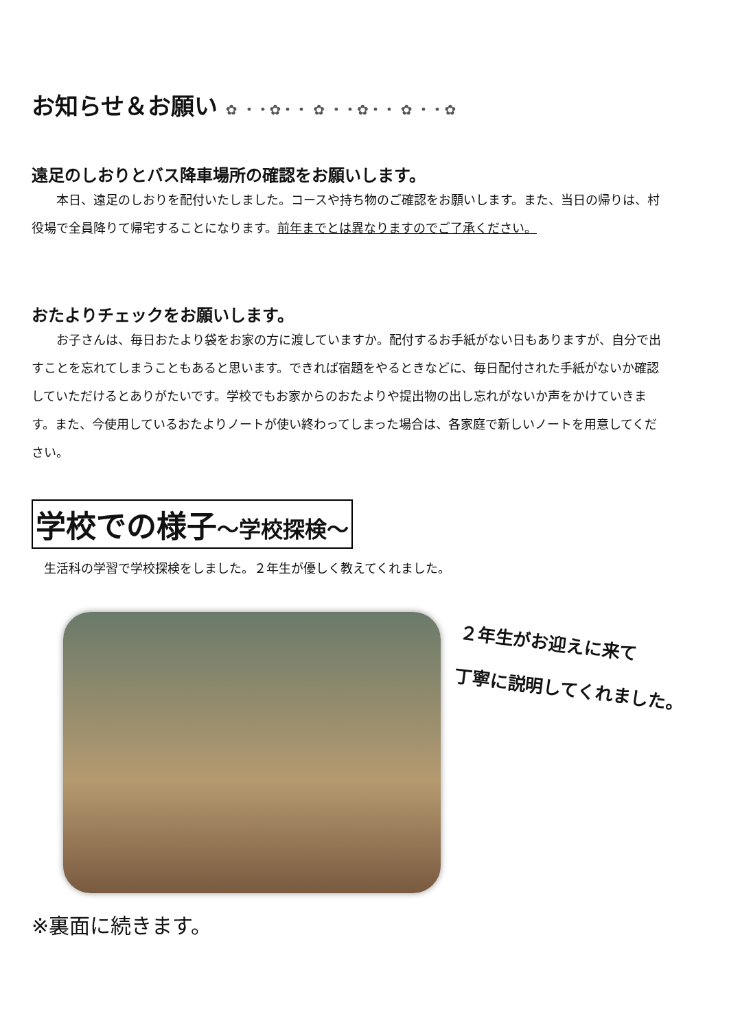お知らせ＆お願い ✿ ・・✿・・ ✿ ・・✿・・ ✿ ・・✿
遠足のしおりとバス降車場所の確認をお願いします。
本日、遠足のしおりを配付いたしました。コースや持ち物のご確認をお願いします。また、当日の帰りは、村役場で全員降りて帰宅することになります。前年までとは異なりますのでご了承ください。
おたよりチェックをお願いします。
お子さんは、毎日おたより袋をお家の方に渡していますか。配付するお手紙がない日もありますが、自分で出すことを忘れてしまうこともあると思います。できれば宿題をやるときなどに、毎日配付された手紙がないか確認していただけるとありがたいです。学校でもお家からのおたよりや提出物の出し忘れがないか声をかけていきます。また、今使用しているおたよりノートが使い終わってしまった場合は、各家庭で新しいノートを用意してください。
学校での様子～学校探検～
生活科の学習で学校探検をしました。２年生が優しく教えてくれました。
２年生がお迎えに来て
丁寧に説明してくれました。
※裏面に続きます。